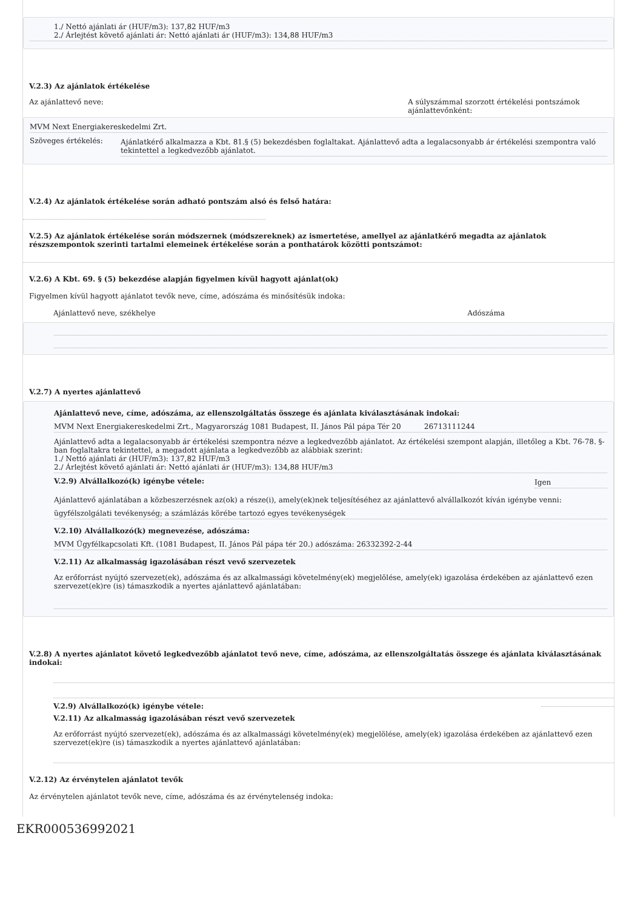1./ Nettó ajánlati ár (HUF/m3): 137,82 HUF/m3
2./ Árlejtést követő ajánlati ár: Nettó ajánlati ár (HUF/m3): 134,88 HUF/m3
V.2.3) Az ajánlatok értékelése
Az ajánlattevő neve: A súlyszámmal szorzott értékelési pontszámok ajánlattevőnként:
MVM Next Energiakereskedelmi Zrt.
Szöveges értékelés: Ajánlatkérő alkalmazza a Kbt. 81.§ (5) bekezdésben foglaltakat. Ajánlattevő adta a legalacsonyabb ár értékelési szempontra való tekintettel a legkedvezőbb ajánlatot.
V.2.4) Az ajánlatok értékelése során adható pontszám alsó és felső határa:
V.2.5) Az ajánlatok értékelése során módszernek (módszereknek) az ismertetése, amellyel az ajánlatkérő megadta az ajánlatok részszempontok szerinti tartalmi elemeinek értékelése során a ponthatárok közötti pontszámot:
V.2.6) A Kbt. 69. § (5) bekezdése alapján figyelmen kívül hagyott ajánlat(ok)
Figyelmen kívül hagyott ajánlatot tevők neve, címe, adószáma és minősítésük indoka:
Ajánlattevő neve, székhelye Adószáma
V.2.7) A nyertes ajánlattevő
Ajánlattevő neve, címe, adószáma, az ellenszolgáltatás összege és ajánlata kiválasztásának indokai:
MVM Next Energiakereskedelmi Zrt., Magyarország 1081 Budapest, II. János Pál pápa Tér 20 26713111244
Ajánlattevő adta a legalacsonyabb ár értékelési szempontra nézve a legkedvezőbb ajánlatot. Az értékelési szempont alapján, illetőleg a Kbt. 76-78. §-ban foglaltakra tekintettel, a megadott ajánlata a legkedvezőbb az alábbiak szerint:
1./ Nettó ajánlati ár (HUF/m3): 137,82 HUF/m3
2./ Árlejtést követő ajánlati ár: Nettó ajánlati ár (HUF/m3): 134,88 HUF/m3
V.2.9) Alvállalkozó(k) igénybe vétele: Igen
Ajánlattevő ajánlatában a közbeszerzésnek az(ok) a része(i), amely(ek)nek teljesítéséhez az ajánlattevő alvállalkozót kíván igénybe venni:
ügyfélszolgálati tevékenység; a számlázás körébe tartozó egyes tevékenységek
V.2.10) Alvállalkozó(k) megnevezése, adószáma:
MVM Ügyfélkapcsolati Kft. (1081 Budapest, II. János Pál pápa tér 20.) adószáma: 26332392-2-44
V.2.11) Az alkalmasság igazolásában részt vevő szervezetek
Az erőforrást nyújtó szervezet(ek), adószáma és az alkalmassági követelmény(ek) megjelölése, amely(ek) igazolása érdekében az ajánlattevő ezen szervezet(ek)re (is) támaszkodik a nyertes ajánlattevő ajánlatában:
V.2.8) A nyertes ajánlatot követő legkedvezőbb ajánlatot tevő neve, címe, adószáma, az ellenszolgáltatás összege és ajánlata kiválasztásának indokai:
V.2.9) Alvállalkozó(k) igénybe vétele:
V.2.11) Az alkalmasság igazolásában részt vevő szervezetek
Az erőforrást nyújtó szervezet(ek), adószáma és az alkalmassági követelmény(ek) megjelölése, amely(ek) igazolása érdekében az ajánlattevő ezen szervezet(ek)re (is) támaszkodik a nyertes ajánlattevő ajánlatában:
V.2.12) Az érvénytelen ajánlatot tevők
Az érvénytelen ajánlatot tevők neve, címe, adószáma és az érvénytelenség indoka:
EKR000536992021